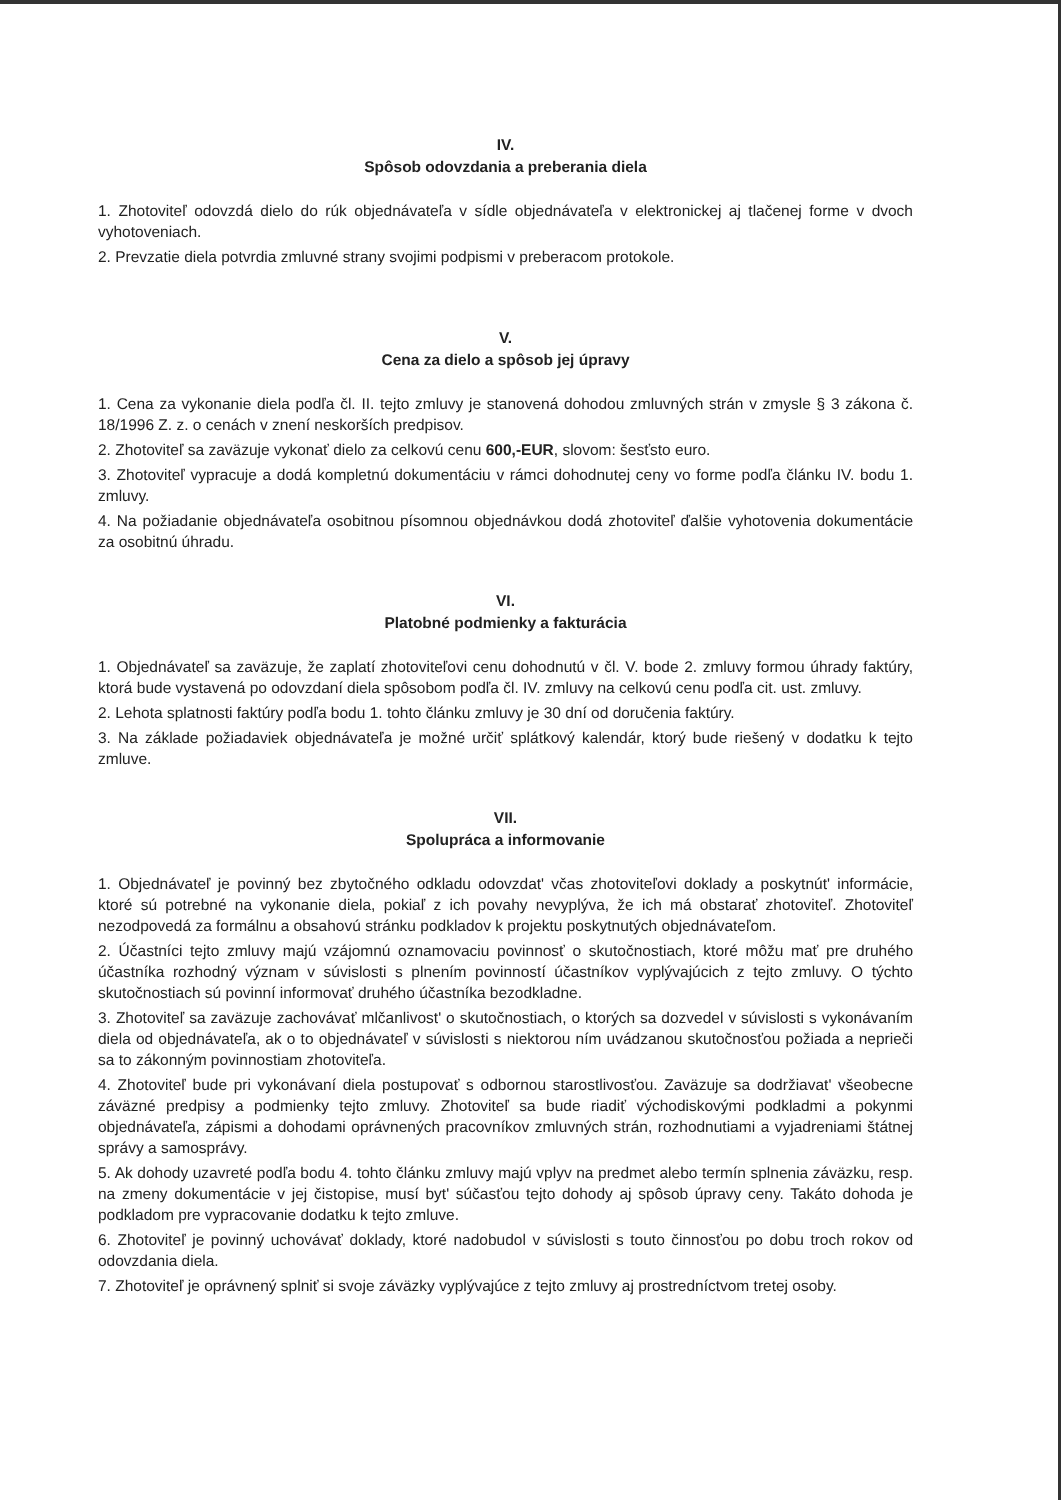IV.
Spôsob odovzdania a preberania diela
1. Zhotoviteľ odovzdá dielo do rúk objednávateľa v sídle objednávateľa v elektronickej aj tlačenej forme v dvoch vyhotoveniach.
2. Prevzatie diela potvrdia zmluvné strany svojimi podpismi v preberacom protokole.
V.
Cena za dielo a spôsob jej úpravy
1. Cena za vykonanie diela podľa čl. II. tejto zmluvy je stanovená dohodou zmluvných strán v zmysle § 3 zákona č. 18/1996 Z. z. o cenách v znení neskorších predpisov.
2. Zhotoviteľ sa zaväzuje vykonať dielo za celkovú cenu 600,-EUR, slovom: šesťsto euro.
3. Zhotoviteľ vypracuje a dodá kompletnú dokumentáciu v rámci dohodnutej ceny vo forme podľa článku IV. bodu 1. zmluvy.
4. Na požiadanie objednávateľa osobitnou písomnou objednávkou dodá zhotoviteľ ďalšie vyhotovenia dokumentácie za osobitnú úhradu.
VI.
Platobné podmienky a fakturácia
1. Objednávateľ sa zaväzuje, že zaplatí zhotoviteľovi cenu dohodnutú v čl. V. bode 2. zmluvy formou úhrady faktúry, ktorá bude vystavená po odovzdaní diela spôsobom podľa čl. IV. zmluvy na celkovú cenu podľa cit. ust. zmluvy.
2. Lehota splatnosti faktúry podľa bodu 1. tohto článku zmluvy je 30 dní od doručenia faktúry.
3. Na základe požiadaviek objednávateľa je možné určiť splátkový kalendár, ktorý bude riešený v dodatku k tejto zmluve.
VII.
Spolupráca a informovanie
1. Objednávateľ je povinný bez zbytočného odkladu odovzdat' včas zhotoviteľovi doklady a poskytnút' informácie, ktoré sú potrebné na vykonanie diela, pokiaľ z ich povahy nevyplýva, že ich má obstarať zhotoviteľ. Zhotoviteľ nezodpovedá za formálnu a obsahovú stránku podkladov k projektu poskytnutých objednávateľom.
2. Účastníci tejto zmluvy majú vzájomnú oznamovaciu povinnosť o skutočnostiach, ktoré môžu mať pre druhého účastníka rozhodný význam v súvislosti s plnením povinností účastníkov vyplývajúcich z tejto zmluvy. O týchto skutočnostiach sú povinní informovať druhého účastníka bezodkladne.
3. Zhotoviteľ sa zaväzuje zachovávať mlčanlivost' o skutočnostiach, o ktorých sa dozvedel v súvislosti s vykonávaním diela od objednávateľa, ak o to objednávateľ v súvislosti s niektorou ním uvádzanou skutočnosťou požiada a neprieči sa to zákonným povinnostiam zhotoviteľa.
4. Zhotoviteľ bude pri vykonávaní diela postupovať s odbornou starostlivosťou. Zaväzuje sa dodržiavat' všeobecne záväzné predpisy a podmienky tejto zmluvy. Zhotoviteľ sa bude riadiť východiskovými podkladmi a pokynmi objednávateľa, zápismi a dohodami oprávnených pracovníkov zmluvných strán, rozhodnutiami a vyjadreniami štátnej správy a samosprávy.
5. Ak dohody uzavreté podľa bodu 4. tohto článku zmluvy majú vplyv na predmet alebo termín splnenia záväzku, resp. na zmeny dokumentácie v jej čistopise, musí byt' súčasťou tejto dohody aj spôsob úpravy ceny. Takáto dohoda je podkladom pre vypracovanie dodatku k tejto zmluve.
6. Zhotoviteľ je povinný uchovávať doklady, ktoré nadobudol v súvislosti s touto činnosťou po dobu troch rokov od odovzdania diela.
7. Zhotoviteľ je oprávnený splniť si svoje záväzky vyplývajúce z tejto zmluvy aj prostredníctvom tretej osoby.